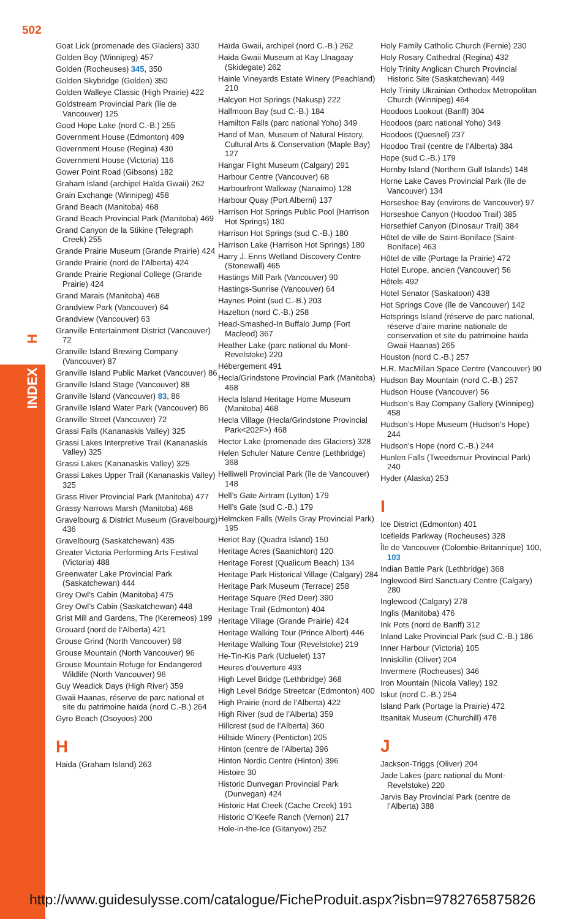502
H
INDEX
Goat Lick (promenade des Glaciers) 330
Golden Boy (Winnipeg) 457
Golden (Rocheuses) 345, 350
Golden Skybridge (Golden) 350
Golden Walleye Classic (High Prairie) 422
Goldstream Provincial Park (île de Vancouver) 125
Good Hope Lake (nord C.-B.) 255
Government House (Edmonton) 409
Government House (Regina) 430
Government House (Victoria) 116
Gower Point Road (Gibsons) 182
Graham Island (archipel Haïda Gwaii) 262
Grain Exchange (Winnipeg) 458
Grand Beach (Manitoba) 468
Grand Beach Provincial Park (Manitoba) 469
Grand Canyon de la Stikine (Telegraph Creek) 255
Grande Prairie Museum (Grande Prairie) 424
Grande Prairie (nord de l’Alberta) 424
Grande Prairie Regional College (Grande Prairie) 424
Grand Marais (Manitoba) 468
Grandview Park (Vancouver) 64
Grandview (Vancouver) 63
Granville Entertainment District (Vancouver) 72
Granville Island Brewing Company (Vancouver) 87
Granville Island Public Market (Vancouver) 86
Granville Island Stage (Vancouver) 88
Granville Island (Vancouver) 83, 86
Granville Island Water Park (Vancouver) 86
Granville Street (Vancouver) 72
Grassi Falls (Kananaskis Valley) 325
Grassi Lakes Interpretive Trail (Kananaskis Valley) 325
Grassi Lakes (Kananaskis Valley) 325
Grassi Lakes Upper Trail (Kananaskis Valley) 325
Grass River Provincial Park (Manitoba) 477
Grassy Narrows Marsh (Manitoba) 468
Gravelbourg & District Museum (Gravelbourg) 436
Gravelbourg (Saskatchewan) 435
Greater Victoria Performing Arts Festival (Victoria) 488
Greenwater Lake Provincial Park (Saskatchewan) 444
Grey Owl’s Cabin (Manitoba) 475
Grey Owl’s Cabin (Saskatchewan) 448
Grist Mill and Gardens, The (Keremeos) 199
Grouard (nord de l’Alberta) 421
Grouse Grind (North Vancouver) 98
Grouse Mountain (North Vancouver) 96
Grouse Mountain Refuge for Endangered Wildlife (North Vancouver) 96
Guy Weadick Days (High River) 359
Gwaii Haanas, réserve de parc national et site du patrimoine haïda (nord C.-B.) 264
Gyro Beach (Osoyoos) 200
H
Haida (Graham Island) 263
Haïda Gwaii, archipel (nord C.-B.) 262
Haida Gwaii Museum at Kay Llnagaay (Skidegate) 262
Hainle Vineyards Estate Winery (Peachland) 210
Halcyon Hot Springs (Nakusp) 222
Halfmoon Bay (sud C.-B.) 184
Hamilton Falls (parc national Yoho) 349
Hand of Man, Museum of Natural History, Cultural Arts & Conservation (Maple Bay) 127
Hangar Flight Museum (Calgary) 291
Harbour Centre (Vancouver) 68
Harbourfront Walkway (Nanaimo) 128
Harbour Quay (Port Alberni) 137
Harrison Hot Springs Public Pool (Harrison Hot Springs) 180
Harrison Hot Springs (sud C.-B.) 180
Harrison Lake (Harrison Hot Springs) 180
Harry J. Enns Wetland Discovery Centre (Stonewall) 465
Hastings Mill Park (Vancouver) 90
Hastings-Sunrise (Vancouver) 64
Haynes Point (sud C.-B.) 203
Hazelton (nord C.-B.) 258
Head-Smashed-In Buffalo Jump (Fort Macleod) 367
Heather Lake (parc national du Mont-Revelstoke) 220
Hébergement 491
Hecla/Grindstone Provincial Park (Manitoba) 468
Hecla Island Heritage Home Museum (Manitoba) 468
Hecla Village (Hecla/Grindstone Provincial Park<202F>) 468
Hector Lake (promenade des Glaciers) 328
Helen Schuler Nature Centre (Lethbridge) 368
Helliwell Provincial Park (île de Vancouver) 148
Hell’s Gate Airtram (Lytton) 179
Hell’s Gate (sud C.-B.) 179
Helmcken Falls (Wells Gray Provincial Park) 195
Heriot Bay (Quadra Island) 150
Heritage Acres (Saanichton) 120
Heritage Forest (Qualicum Beach) 134
Heritage Park Historical Village (Calgary) 284
Heritage Park Museum (Terrace) 258
Heritage Square (Red Deer) 390
Heritage Trail (Edmonton) 404
Heritage Village (Grande Prairie) 424
Heritage Walking Tour (Prince Albert) 446
Heritage Walking Tour (Revelstoke) 219
He-Tin-Kis Park (Ucluelet) 137
Heures d’ouverture 493
High Level Bridge (Lethbridge) 368
High Level Bridge Streetcar (Edmonton) 400
High Prairie (nord de l’Alberta) 422
High River (sud de l’Alberta) 359
Hillcrest (sud de l’Alberta) 360
Hillside Winery (Penticton) 205
Hinton (centre de l’Alberta) 396
Hinton Nordic Centre (Hinton) 396
Histoire 30
Historic Dunvegan Provincial Park (Dunvegan) 424
Historic Hat Creek (Cache Creek) 191
Historic O’Keefe Ranch (Vernon) 217
Hole-in-the-Ice (Gitanyow) 252
Holy Family Catholic Church (Fernie) 230
Holy Rosary Cathedral (Regina) 432
Holy Trinity Anglican Church Provincial Historic Site (Saskatchewan) 449
Holy Trinity Ukrainian Orthodox Metropolitan Church (Winnipeg) 464
Hoodoos Lookout (Banff) 304
Hoodoos (parc national Yoho) 349
Hoodoos (Quesnel) 237
Hoodoo Trail (centre de l’Alberta) 384
Hope (sud C.-B.) 179
Hornby Island (Northern Gulf Islands) 148
Horne Lake Caves Provincial Park (île de Vancouver) 134
Horseshoe Bay (environs de Vancouver) 97
Horseshoe Canyon (Hoodoo Trail) 385
Horsethief Canyon (Dinosaur Trail) 384
Hôtel de ville de Saint-Boniface (Saint-Boniface) 463
Hôtel de ville (Portage la Prairie) 472
Hotel Europe, ancien (Vancouver) 56
Hôtels 492
Hotel Senator (Saskatoon) 438
Hot Springs Cove (île de Vancouver) 142
Hotsprings Island (réserve de parc national, réserve d’aire marine nationale de conservation et site du patrimoine haïda Gwaii Haanas) 265
Houston (nord C.-B.) 257
H.R. MacMillan Space Centre (Vancouver) 90
Hudson Bay Mountain (nord C.-B.) 257
Hudson House (Vancouver) 56
Hudson’s Bay Company Gallery (Winnipeg) 458
Hudson’s Hope Museum (Hudson’s Hope) 244
Hudson’s Hope (nord C.-B.) 244
Hunlen Falls (Tweedsmuir Provincial Park) 240
Hyder (Alaska) 253
I
Ice District (Edmonton) 401
Icefields Parkway (Rocheuses) 328
Île de Vancouver (Colombie-Britannique) 100, 103
Indian Battle Park (Lethbridge) 368
Inglewood Bird Sanctuary Centre (Calgary) 280
Inglewood (Calgary) 278
Inglis (Manitoba) 476
Ink Pots (nord de Banff) 312
Inland Lake Provincial Park (sud C.-B.) 186
Inner Harbour (Victoria) 105
Inniskillin (Oliver) 204
Invermere (Rocheuses) 346
Iron Mountain (Nicola Valley) 192
Iskut (nord C.-B.) 254
Island Park (Portage la Prairie) 472
Itsanitak Museum (Churchill) 478
J
Jackson-Triggs (Oliver) 204
Jade Lakes (parc national du Mont-Revelstoke) 220
Jarvis Bay Provincial Park (centre de l’Alberta) 388
http://www.guidesulysse.com/catalogue/FicheProduit.aspx?isbn=9782765875826